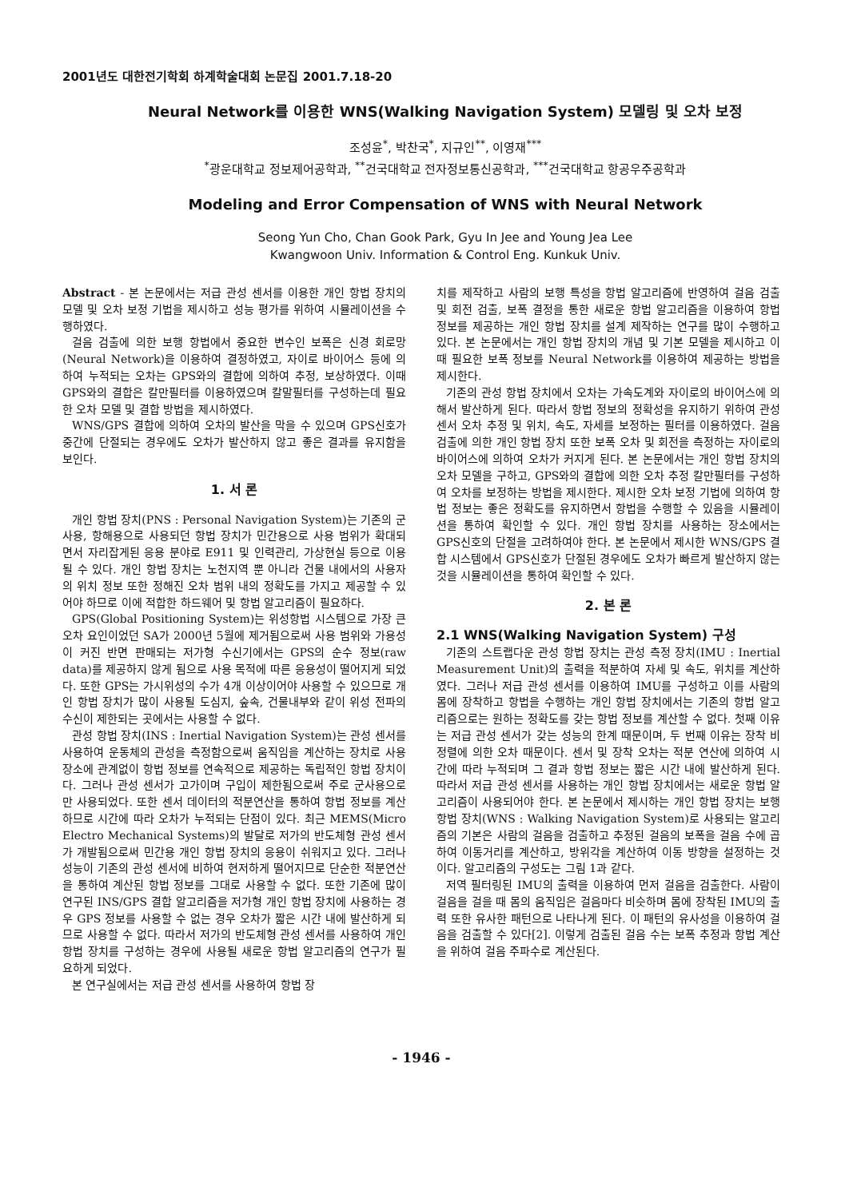2001년도 대한전기학회 하계학술대회 논문집 2001.7.18-20
Neural Network를 이용한 WNS(Walking Navigation System) 모델링 및 오차 보정
조성윤<sup>*</sup>, 박찬국<sup>*</sup>, 지규인<sup>**</sup>, 이영재<sup>***</sup>
<sup>*</sup> 광운대학교 정보제어공학과, <sup>**</sup>건국대학교 전자정보통신공학과, <sup>***</sup>건국대학교 항공우주공학과
Modeling and Error Compensation of WNS with Neural Network
Seong Yun Cho, Chan Gook Park, Gyu In Jee and Young Jea Lee
Kwangwoon Univ. Information & Control Eng. Kunkuk Univ.
Abstract - 본 논문에서는 저급 관성 센서를 이용한 개인 항법 장치의 모델 및 오차 보정 기법을 제시하고 성능 평가를 위하여 시뮬레이션을 수행하였다.
걸음 검출에 의한 보행 항법에서 중요한 변수인 보폭은 신경 회로망(Neural Network)을 이용하여 결정하였고, 자이로 바이어스 등에 의하여 누적되는 오차는 GPS와의 결합에 의하여 추정, 보상하였다. 이때 GPS와의 결합은 칼만필터를 이용하였으며 칼말필터를 구성하는데 필요한 오차 모델 및 결합 방법을 제시하였다.
WNS/GPS 결합에 의하여 오차의 발산을 막을 수 있으며 GPS신호가 중간에 단절되는 경우에도 오차가 발산하지 않고 좋은 결과를 유지함을 보인다.
1. 서 론
개인 항법 장치(PNS : Personal Navigation System)는 기존의 군사용, 항해용으로 사용되던 항법 장치가 민간용으로 사용 범위가 확대되면서 자리잡게된 응용 분야로 E911 및 인력관리, 가상현실 등으로 이용될 수 있다. 개인 항법 장치는 노천지역 뿐 아니라 건물 내에서의 사용자의 위치 정보 또한 정해진 오차 범위 내의 정확도를 가지고 제공할 수 있어야 하므로 이에 적합한 하드웨어 및 항법 알고리즘이 필요하다.
GPS(Global Positioning System)는 위성항법 시스템으로 가장 큰 오차 요인이었던 SA가 2000년 5월에 제거됨으로써 사용 범위와 가용성이 커진 반면 판매되는 저가형 수신기에서는 GPS의 순수 정보(raw data)를 제공하지 않게 됨으로 사용 목적에 따른 응용성이 떨어지게 되었다. 또한 GPS는 가시위성의 수가 4개 이상이어야 사용할 수 있으므로 개인 항법 장치가 많이 사용될 도심지, 숲속, 건물내부와 같이 위성 전파의 수신이 제한되는 곳에서는 사용할 수 없다.
관성 항법 장치(INS : Inertial Navigation System)는 관성 센서를 사용하여 운동체의 관성을 측정함으로써 움직임을 계산하는 장치로 사용 장소에 관계없이 항법 정보를 연속적으로 제공하는 독립적인 항법 장치이다. 그러나 관성 센서가 고가이며 구입이 제한됨으로써 주로 군사용으로만 사용되었다. 또한 센서 데이터의 적분연산을 통하여 항법 정보를 계산하므로 시간에 따라 오차가 누적되는 단점이 있다. 최근 MEMS(Micro Electro Mechanical Systems)의 발달로 저가의 반도체형 관성 센서가 개발됨으로써 민간용 개인 항법 장치의 응용이 쉬워지고 있다. 그러나 성능이 기존의 관성 센서에 비하여 현저하게 떨어지므로 단순한 적분연산을 통하여 계산된 항법 정보를 그대로 사용할 수 없다. 또한 기존에 많이 연구된 INS/GPS 결합 알고리즘을 저가형 개인 항법 장치에 사용하는 경우 GPS 정보를 사용할 수 없는 경우 오차가 짧은 시간 내에 발산하게 되므로 사용할 수 없다. 따라서 저가의 반도체형 관성 센서를 사용하여 개인 항법 장치를 구성하는 경우에 사용될 새로운 항법 알고리즘의 연구가 필요하게 되었다.
본 연구실에서는 저급 관성 센서를 사용하여 항법 장
치를 제작하고 사람의 보행 특성을 항법 알고리즘에 반영하여 걸음 검출 및 회전 검출, 보폭 결정을 통한 새로운 항법 알고리즘을 이용하여 항법 정보를 제공하는 개인 항법 장치를 설계 제작하는 연구를 많이 수행하고 있다. 본 논문에서는 개인 항법 장치의 개념 및 기본 모델을 제시하고 이때 필요한 보폭 정보를 Neural Network를 이용하여 제공하는 방법을 제시한다.
기존의 관성 항법 장치에서 오차는 가속도계와 자이로의 바이어스에 의해서 발산하게 된다. 따라서 항법 정보의 정확성을 유지하기 위하여 관성 센서 오차 추정 및 위치, 속도, 자세를 보정하는 필터를 이용하였다. 걸음 검출에 의한 개인 항법 장치 또한 보폭 오차 및 회전을 측정하는 자이로의 바이어스에 의하여 오차가 커지게 된다. 본 논문에서는 개인 항법 장치의 오차 모델을 구하고, GPS와의 결합에 의한 오차 추정 칼만필터를 구성하여 오차를 보정하는 방법을 제시한다. 제시한 오차 보정 기법에 의하여 항법 정보는 좋은 정확도를 유지하면서 항법을 수행할 수 있음을 시뮬레이션을 통하여 확인할 수 있다. 개인 항법 장치를 사용하는 장소에서는 GPS신호의 단절을 고려하여야 한다. 본 논문에서 제시한 WNS/GPS 결합 시스템에서 GPS신호가 단절된 경우에도 오차가 빠르게 발산하지 않는 것을 시뮬레이션을 통하여 확인할 수 있다.
2. 본 론
2.1 WNS(Walking Navigation System) 구성
기존의 스트랩다운 관성 항법 장치는 관성 측정 장치(IMU : Inertial Measurement Unit)의 출력을 적분하여 자세 및 속도, 위치를 계산하였다. 그러나 저급 관성 센서를 이용하여 IMU를 구성하고 이를 사람의 몸에 장착하고 항법을 수행하는 개인 항법 장치에서는 기존의 항법 알고리즘으로는 원하는 정확도를 갖는 항법 정보를 계산할 수 없다. 첫째 이유는 저급 관성 센서가 갖는 성능의 한계 때문이며, 두 번째 이유는 장착 비정렬에 의한 오차 때문이다. 센서 및 장착 오차는 적분 연산에 의하여 시간에 따라 누적되며 그 결과 항법 정보는 짧은 시간 내에 발산하게 된다. 따라서 저급 관성 센서를 사용하는 개인 항법 장치에서는 새로운 항법 알고리즘이 사용되어야 한다. 본 논문에서 제시하는 개인 항법 장치는 보행 항법 장치(WNS : Walking Navigation System)로 사용되는 알고리즘의 기본은 사람의 걸음을 검출하고 추정된 걸음의 보폭을 걸음 수에 곱하여 이동거리를 계산하고, 방위각을 계산하여 이동 방향을 설정하는 것이다. 알고리즘의 구성도는 그림 1과 같다.
저역 필터링된 IMU의 출력을 이용하여 먼저 걸음을 검출한다. 사람이 걸음을 걸을 때 몸의 움직임은 걸음마다 비슷하며 몸에 장착된 IMU의 출력 또한 유사한 패턴으로 나타나게 된다. 이 패턴의 유사성을 이용하여 걸음을 검출할 수 있다[2]. 이렇게 검출된 걸음 수는 보폭 추정과 항법 계산을 위하여 걸음 주파수로 계산된다.
- 1946 -